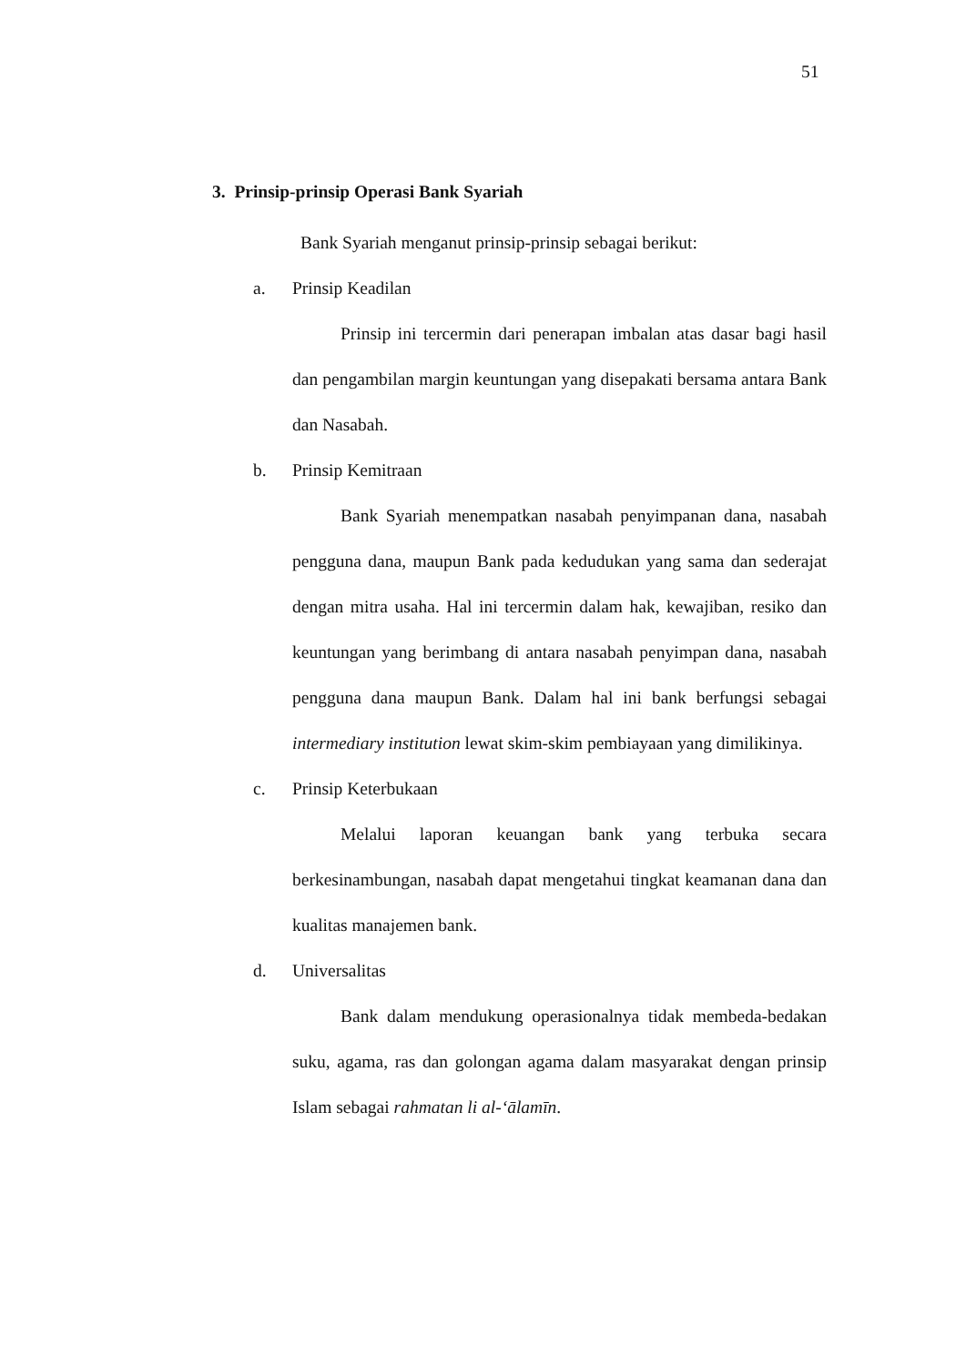51
3. Prinsip-prinsip Operasi Bank Syariah
Bank Syariah menganut prinsip-prinsip sebagai berikut:
a. Prinsip Keadilan
Prinsip ini tercermin dari penerapan imbalan atas dasar bagi hasil dan pengambilan margin keuntungan yang disepakati bersama antara Bank dan Nasabah.
b. Prinsip Kemitraan
Bank Syariah menempatkan nasabah penyimpanan dana, nasabah pengguna dana, maupun Bank pada kedudukan yang sama dan sederajat dengan mitra usaha. Hal ini tercermin dalam hak, kewajiban, resiko dan keuntungan yang berimbang di antara nasabah penyimpan dana, nasabah pengguna dana maupun Bank. Dalam hal ini bank berfungsi sebagai intermediary institution lewat skim-skim pembiayaan yang dimilikinya.
c. Prinsip Keterbukaan
Melalui laporan keuangan bank yang terbuka secara berkesinambungan, nasabah dapat mengetahui tingkat keamanan dana dan kualitas manajemen bank.
d. Universalitas
Bank dalam mendukung operasionalnya tidak membeda-bedakan suku, agama, ras dan golongan agama dalam masyarakat dengan prinsip Islam sebagai rahmatan li al-‘ālamīn.